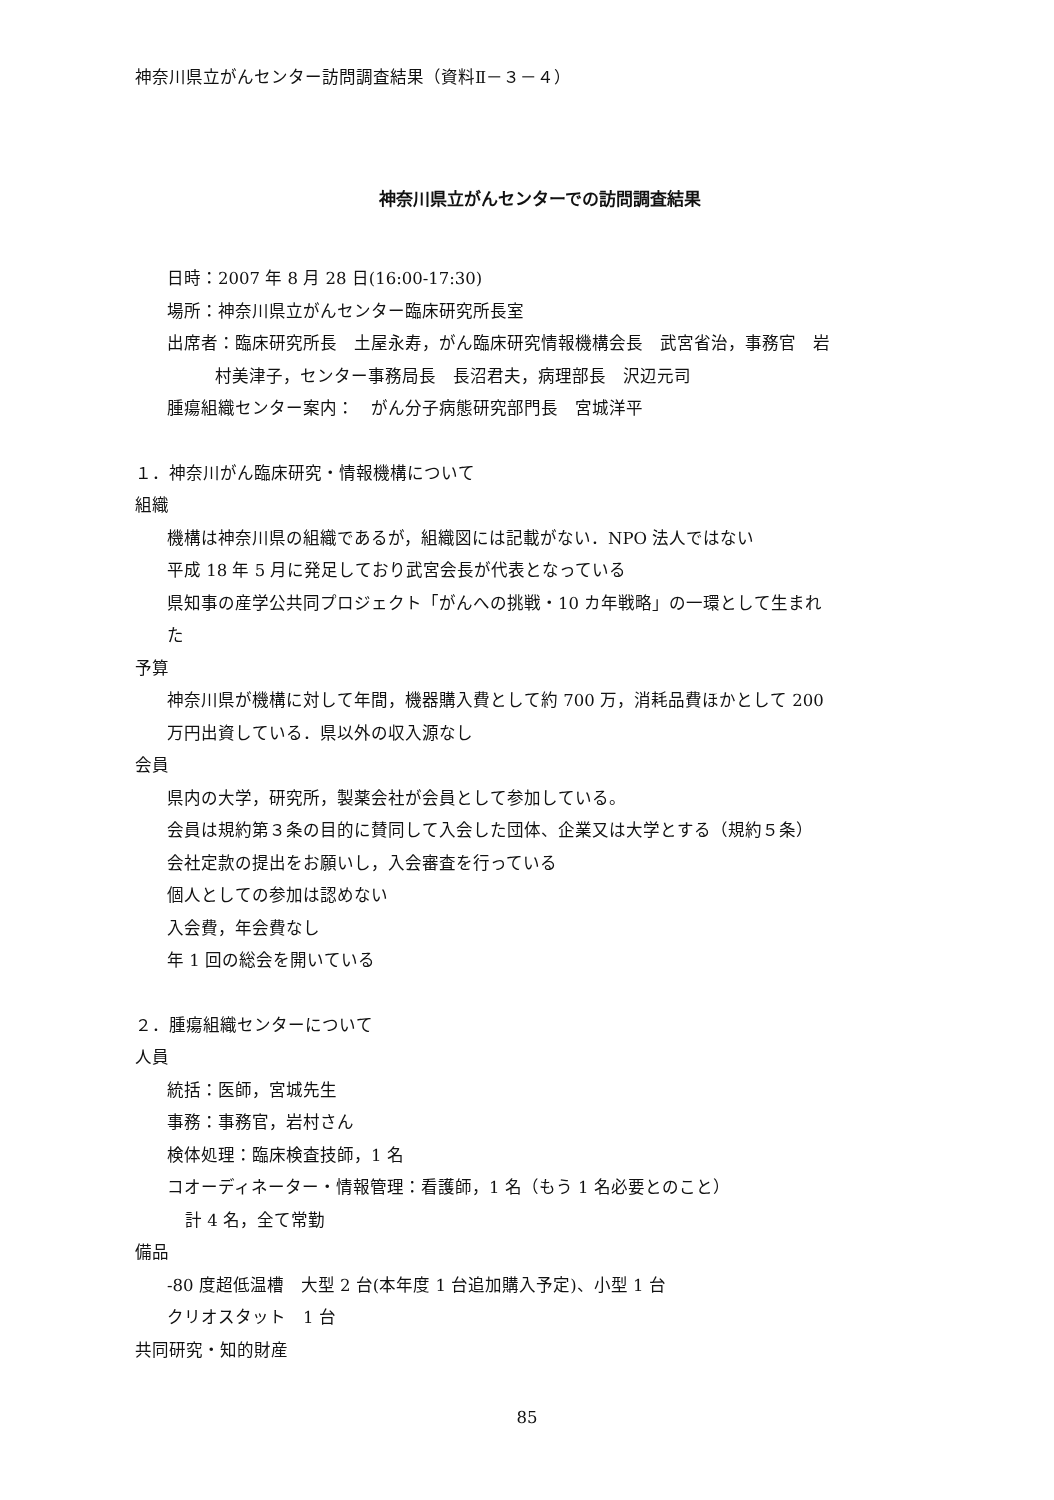神奈川県立がんセンター訪問調査結果（資料Ⅱ－３－４）
神奈川県立がんセンターでの訪問調査結果
日時：2007 年 8 月 28 日(16:00-17:30)
場所：神奈川県立がんセンター臨床研究所長室
出席者：臨床研究所長　土屋永寿，がん臨床研究情報機構会長　武宮省治，事務官　岩
村美津子，センター事務局長　長沼君夫，病理部長　沢辺元司
腫瘍組織センター案内：　がん分子病態研究部門長　宮城洋平
１．神奈川がん臨床研究・情報機構について
組織
機構は神奈川県の組織であるが，組織図には記載がない．NPO 法人ではない
平成 18 年 5 月に発足しており武宮会長が代表となっている
県知事の産学公共同プロジェクト「がんへの挑戦・10 カ年戦略」の一環として生まれ
た
予算
神奈川県が機構に対して年間，機器購入費として約 700 万，消耗品費ほかとして 200
万円出資している．県以外の収入源なし
会員
県内の大学，研究所，製薬会社が会員として参加している。
会員は規約第３条の目的に賛同して入会した団体、企業又は大学とする（規約５条）
会社定款の提出をお願いし，入会審査を行っている
個人としての参加は認めない
入会費，年会費なし
年 1 回の総会を開いている
２．腫瘍組織センターについて
人員
統括：医師，宮城先生
事務：事務官，岩村さん
検体処理：臨床検査技師，1 名
コオーディネーター・情報管理：看護師，1 名（もう 1 名必要とのこと）
計 4 名，全て常勤
備品
-80 度超低温槽　大型 2 台(本年度 1 台追加購入予定)、小型 1 台
クリオスタット　1 台
共同研究・知的財産
85